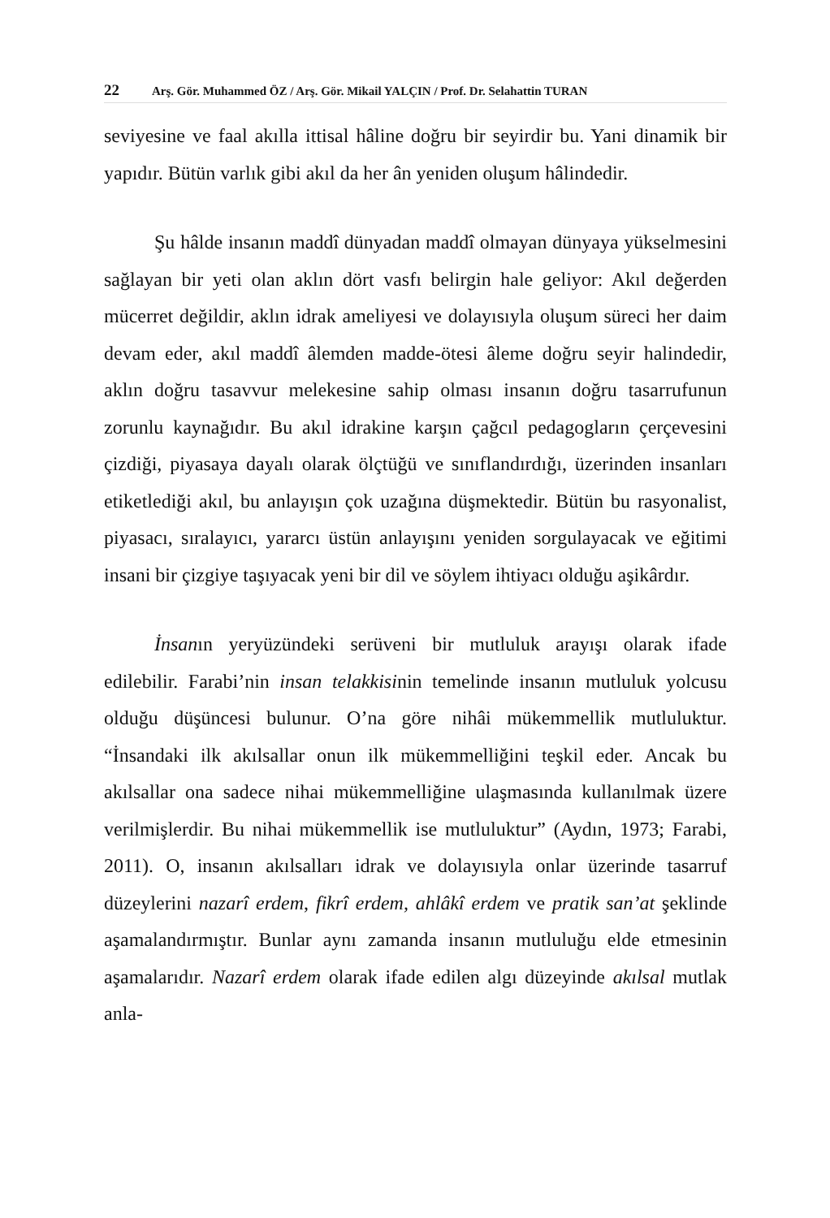22 Arş. Gör. Muhammed ÖZ / Arş. Gör. Mikail YALÇIN / Prof. Dr. Selahattin TURAN
seviyesine ve faal akılla ittisal hâline doğru bir seyirdir bu. Yani dinamik bir yapıdır. Bütün varlık gibi akıl da her ân yeniden oluşum hâlindedir.
Şu hâlde insanın maddî dünyadan maddî olmayan dünyaya yükselmesini sağlayan bir yeti olan aklın dört vasfı belirgin hale geliyor: Akıl değerden mücerret değildir, aklın idrak ameliyesi ve dolayısıyla oluşum süreci her daim devam eder, akıl maddî âlemden madde-ötesi âleme doğru seyir halindedir, aklın doğru tasavvur melekesine sahip olması insanın doğru tasarrufunun zorunlu kaynağıdır. Bu akıl idrakine karşın çağcıl pedagogların çerçevesini çizdiği, piyasaya dayalı olarak ölçtüğü ve sınıflandırdığı, üzerinden insanları etiketlediği akıl, bu anlayışın çok uzağına düşmektedir. Bütün bu rasyonalist, piyasacı, sıralayıcı, yararcı üstün anlayışını yeniden sorgulayacak ve eğitimi insani bir çizgiye taşıyacak yeni bir dil ve söylem ihtiyacı olduğu aşikârdır.
İnsanın yeryüzündeki serüveni bir mutluluk arayışı olarak ifade edilebilir. Farabi’nin insan telakkisinin temelinde insanın mutluluk yolcusu olduğu düşüncesi bulunur. O’na göre nihâi mükemmellik mutluluktur. “İnsandaki ilk akılsallar onun ilk mükemmelliğini teşkil eder. Ancak bu akılsallar ona sadece nihai mükemmelliğine ulaşmasında kullanılmak üzere verilmişlerdir. Bu nihai mükemmellik ise mutluluktur” (Aydın, 1973; Farabi, 2011). O, insanın akılsalları idrak ve dolayısıyla onlar üzerinde tasarruf düzeylerini nazarî erdem, fikrî erdem, ahlâkî erdem ve pratik san’at şeklinde aşamalandırmıştır. Bunlar aynı zamanda insanın mutluluğu elde etmesinin aşamalarıdır. Nazarî erdem olarak ifade edilen algı düzeyinde akılsal mutlak anla-